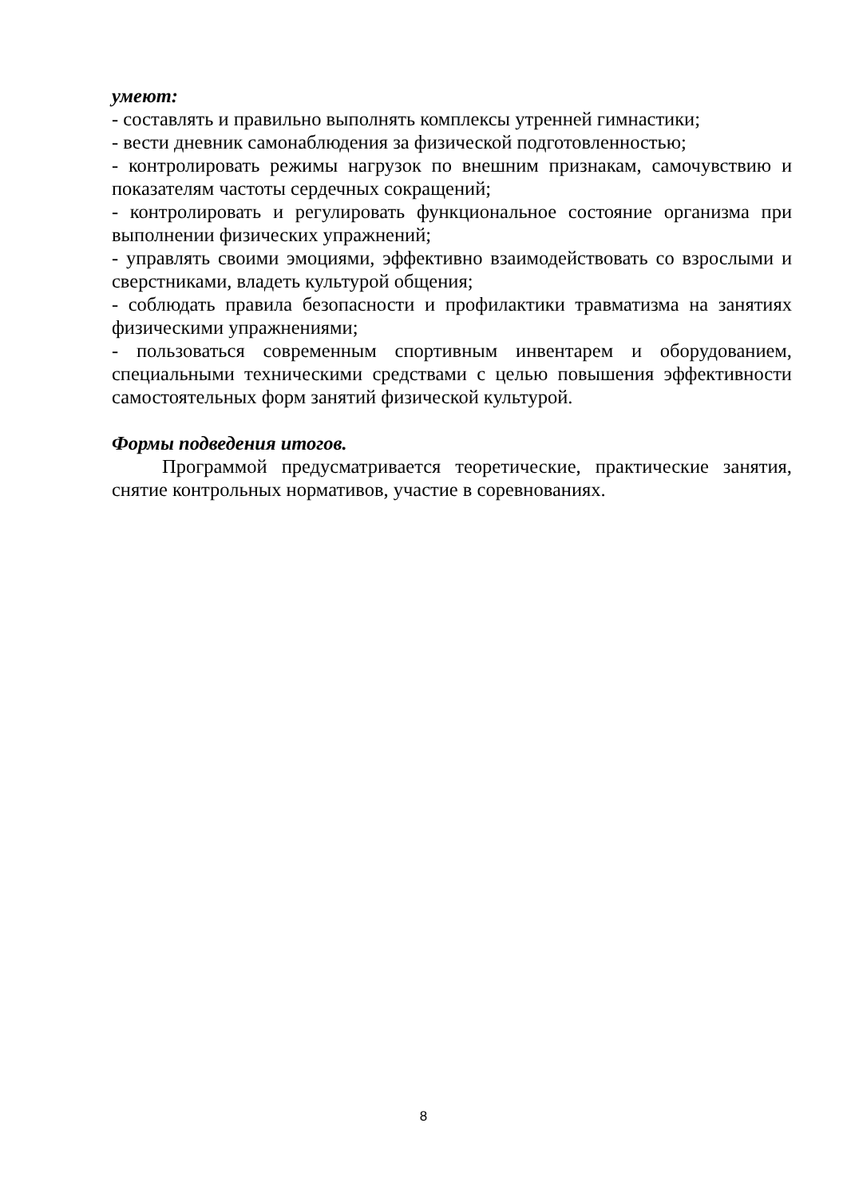умеют:
- составлять и правильно выполнять комплексы утренней гимнастики;
- вести дневник самонаблюдения за физической подготовленностью;
- контролировать режимы нагрузок по внешним признакам, самочувствию и показателям частоты сердечных сокращений;
- контролировать и регулировать функциональное состояние организма при выполнении физических упражнений;
- управлять своими эмоциями, эффективно взаимодействовать со взрослыми и сверстниками, владеть культурой общения;
- соблюдать правила безопасности и профилактики травматизма на занятиях физическими упражнениями;
- пользоваться современным спортивным инвентарем и оборудованием, специальными техническими средствами с целью повышения эффективности самостоятельных форм занятий физической культурой.
Формы подведения итогов.
Программой предусматривается теоретические, практические занятия, снятие контрольных нормативов, участие в соревнованиях.
8